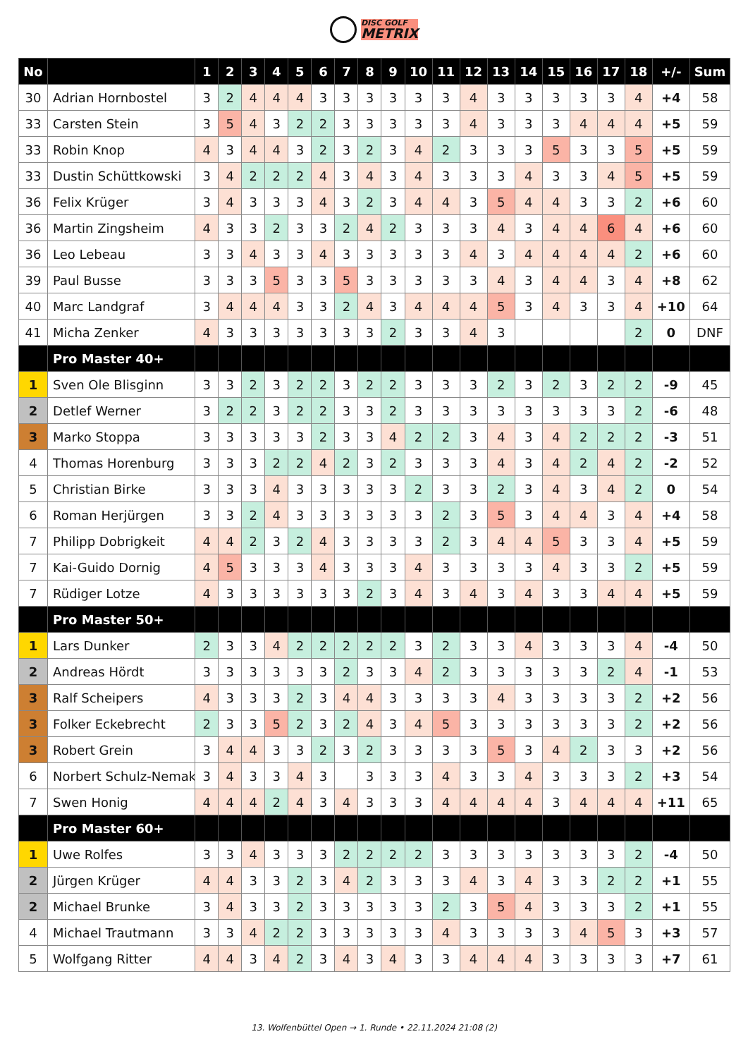DISC GOLF
METRIX
| No | | 1 | 2 | 3 | 4 | 5 | 6 | 7 | 8 | 9 | 10 | 11 | 12 | 13 | 14 | 15 | 16 | 17 | 18 | +/- | Sum |
| --- | --- | --- | --- | --- | --- | --- | --- | --- | --- | --- | --- | --- | --- | --- | --- | --- | --- | --- | --- | --- | --- |
| 30 | Adrian Hornbostel | 3 | 2 | 4 | 4 | 4 | 3 | 3 | 3 | 3 | 3 | 3 | 4 | 3 | 3 | 3 | 3 | 3 | 4 | +4 | 58 |
| 33 | Carsten Stein | 3 | 5 | 4 | 3 | 2 | 2 | 3 | 3 | 3 | 3 | 3 | 4 | 3 | 3 | 3 | 4 | 4 | 4 | +5 | 59 |
| 33 | Robin Knop | 4 | 3 | 4 | 4 | 3 | 2 | 3 | 2 | 3 | 4 | 2 | 3 | 3 | 3 | 5 | 3 | 3 | 5 | +5 | 59 |
| 33 | Dustin Schüttkowski | 3 | 4 | 2 | 2 | 2 | 4 | 3 | 4 | 3 | 4 | 3 | 3 | 3 | 4 | 3 | 3 | 4 | 5 | +5 | 59 |
| 36 | Felix Krüger | 3 | 4 | 3 | 3 | 3 | 4 | 3 | 2 | 3 | 4 | 4 | 3 | 5 | 4 | 4 | 3 | 3 | 2 | +6 | 60 |
| 36 | Martin Zingsheim | 4 | 3 | 3 | 2 | 3 | 3 | 2 | 4 | 2 | 3 | 3 | 3 | 4 | 3 | 4 | 4 | 6 | 4 | +6 | 60 |
| 36 | Leo Lebeau | 3 | 3 | 4 | 3 | 3 | 4 | 3 | 3 | 3 | 3 | 3 | 4 | 3 | 4 | 4 | 4 | 4 | 2 | +6 | 60 |
| 39 | Paul Busse | 3 | 3 | 3 | 5 | 3 | 3 | 5 | 3 | 3 | 3 | 3 | 3 | 4 | 3 | 4 | 4 | 3 | 4 | +8 | 62 |
| 40 | Marc Landgraf | 3 | 4 | 4 | 4 | 3 | 3 | 2 | 4 | 3 | 4 | 4 | 4 | 5 | 3 | 4 | 3 | 3 | 4 | +10 | 64 |
| 41 | Micha Zenker | 4 | 3 | 3 | 3 | 3 | 3 | 3 | 3 | 2 | 3 | 3 | 4 | 3 | | | | | 2 | 0 | DNF |
| | Pro Master 40+ | | | | | | | | | | | | | | | | | | | | |
| 1 | Sven Ole Blisginn | 3 | 3 | 2 | 3 | 2 | 2 | 3 | 2 | 2 | 3 | 3 | 3 | 2 | 3 | 2 | 3 | 2 | 2 | -9 | 45 |
| 2 | Detlef Werner | 3 | 2 | 2 | 3 | 2 | 2 | 3 | 3 | 2 | 3 | 3 | 3 | 3 | 3 | 3 | 3 | 3 | 2 | -6 | 48 |
| 3 | Marko Stoppa | 3 | 3 | 3 | 3 | 3 | 2 | 3 | 3 | 4 | 2 | 2 | 3 | 4 | 3 | 4 | 2 | 2 | 2 | -3 | 51 |
| 4 | Thomas Horenburg | 3 | 3 | 3 | 2 | 2 | 4 | 2 | 3 | 2 | 3 | 3 | 3 | 4 | 3 | 4 | 2 | 4 | 2 | -2 | 52 |
| 5 | Christian Birke | 3 | 3 | 3 | 4 | 3 | 3 | 3 | 3 | 3 | 2 | 3 | 3 | 2 | 3 | 4 | 3 | 4 | 2 | 0 | 54 |
| 6 | Roman Herjürgen | 3 | 3 | 2 | 4 | 3 | 3 | 3 | 3 | 3 | 3 | 2 | 3 | 5 | 3 | 4 | 4 | 3 | 4 | +4 | 58 |
| 7 | Philipp Dobrigkeit | 4 | 4 | 2 | 3 | 2 | 4 | 3 | 3 | 3 | 3 | 2 | 3 | 4 | 4 | 5 | 3 | 3 | 4 | +5 | 59 |
| 7 | Kai-Guido Dornig | 4 | 5 | 3 | 3 | 3 | 4 | 3 | 3 | 3 | 4 | 3 | 3 | 3 | 3 | 4 | 3 | 3 | 2 | +5 | 59 |
| 7 | Rüdiger Lotze | 4 | 3 | 3 | 3 | 3 | 3 | 3 | 2 | 3 | 4 | 3 | 4 | 3 | 4 | 3 | 3 | 4 | 4 | +5 | 59 |
| | Pro Master 50+ | | | | | | | | | | | | | | | | | | | | |
| 1 | Lars Dunker | 2 | 3 | 3 | 4 | 2 | 2 | 2 | 2 | 2 | 3 | 2 | 3 | 3 | 4 | 3 | 3 | 3 | 4 | -4 | 50 |
| 2 | Andreas Hördt | 3 | 3 | 3 | 3 | 3 | 3 | 2 | 3 | 3 | 4 | 2 | 3 | 3 | 3 | 3 | 3 | 2 | 4 | -1 | 53 |
| 3 | Ralf Scheipers | 4 | 3 | 3 | 3 | 2 | 3 | 4 | 4 | 3 | 3 | 3 | 3 | 4 | 3 | 3 | 3 | 3 | 2 | +2 | 56 |
| 3 | Folker Eckebrecht | 2 | 3 | 3 | 5 | 2 | 3 | 2 | 4 | 3 | 4 | 5 | 3 | 3 | 3 | 3 | 3 | 3 | 2 | +2 | 56 |
| 3 | Robert Grein | 3 | 4 | 4 | 3 | 3 | 2 | 3 | 2 | 3 | 3 | 3 | 3 | 5 | 3 | 4 | 2 | 3 | 3 | +2 | 56 |
| 6 | Norbert Schulz-Nemak | 3 | 4 | 3 | 3 | 4 | 3 | | 3 | 3 | 3 | 4 | 3 | 3 | 4 | 3 | 3 | 3 | 2 | +3 | 54 |
| 7 | Swen Honig | 4 | 4 | 4 | 2 | 4 | 3 | 4 | 3 | 3 | 3 | 4 | 4 | 4 | 4 | 3 | 4 | 4 | 4 | +11 | 65 |
| | Pro Master 60+ | | | | | | | | | | | | | | | | | | | | |
| 1 | Uwe Rolfes | 3 | 3 | 4 | 3 | 3 | 3 | 2 | 2 | 2 | 2 | 3 | 3 | 3 | 3 | 3 | 3 | 3 | 2 | -4 | 50 |
| 2 | Jürgen Krüger | 4 | 4 | 3 | 3 | 2 | 3 | 4 | 2 | 3 | 3 | 3 | 4 | 3 | 4 | 3 | 3 | 2 | 2 | +1 | 55 |
| 2 | Michael Brunke | 3 | 4 | 3 | 3 | 2 | 3 | 3 | 3 | 3 | 3 | 2 | 3 | 5 | 4 | 3 | 3 | 3 | 2 | +1 | 55 |
| 4 | Michael Trautmann | 3 | 3 | 4 | 2 | 2 | 3 | 3 | 3 | 3 | 3 | 4 | 3 | 3 | 3 | 3 | 4 | 5 | 3 | +3 | 57 |
| 5 | Wolfgang Ritter | 4 | 4 | 3 | 4 | 2 | 3 | 4 | 3 | 4 | 3 | 3 | 4 | 4 | 4 | 3 | 3 | 3 | 3 | +7 | 61 |
13. Wolfenbüttel Open → 1. Runde • 22.11.2024 21:08 (2)